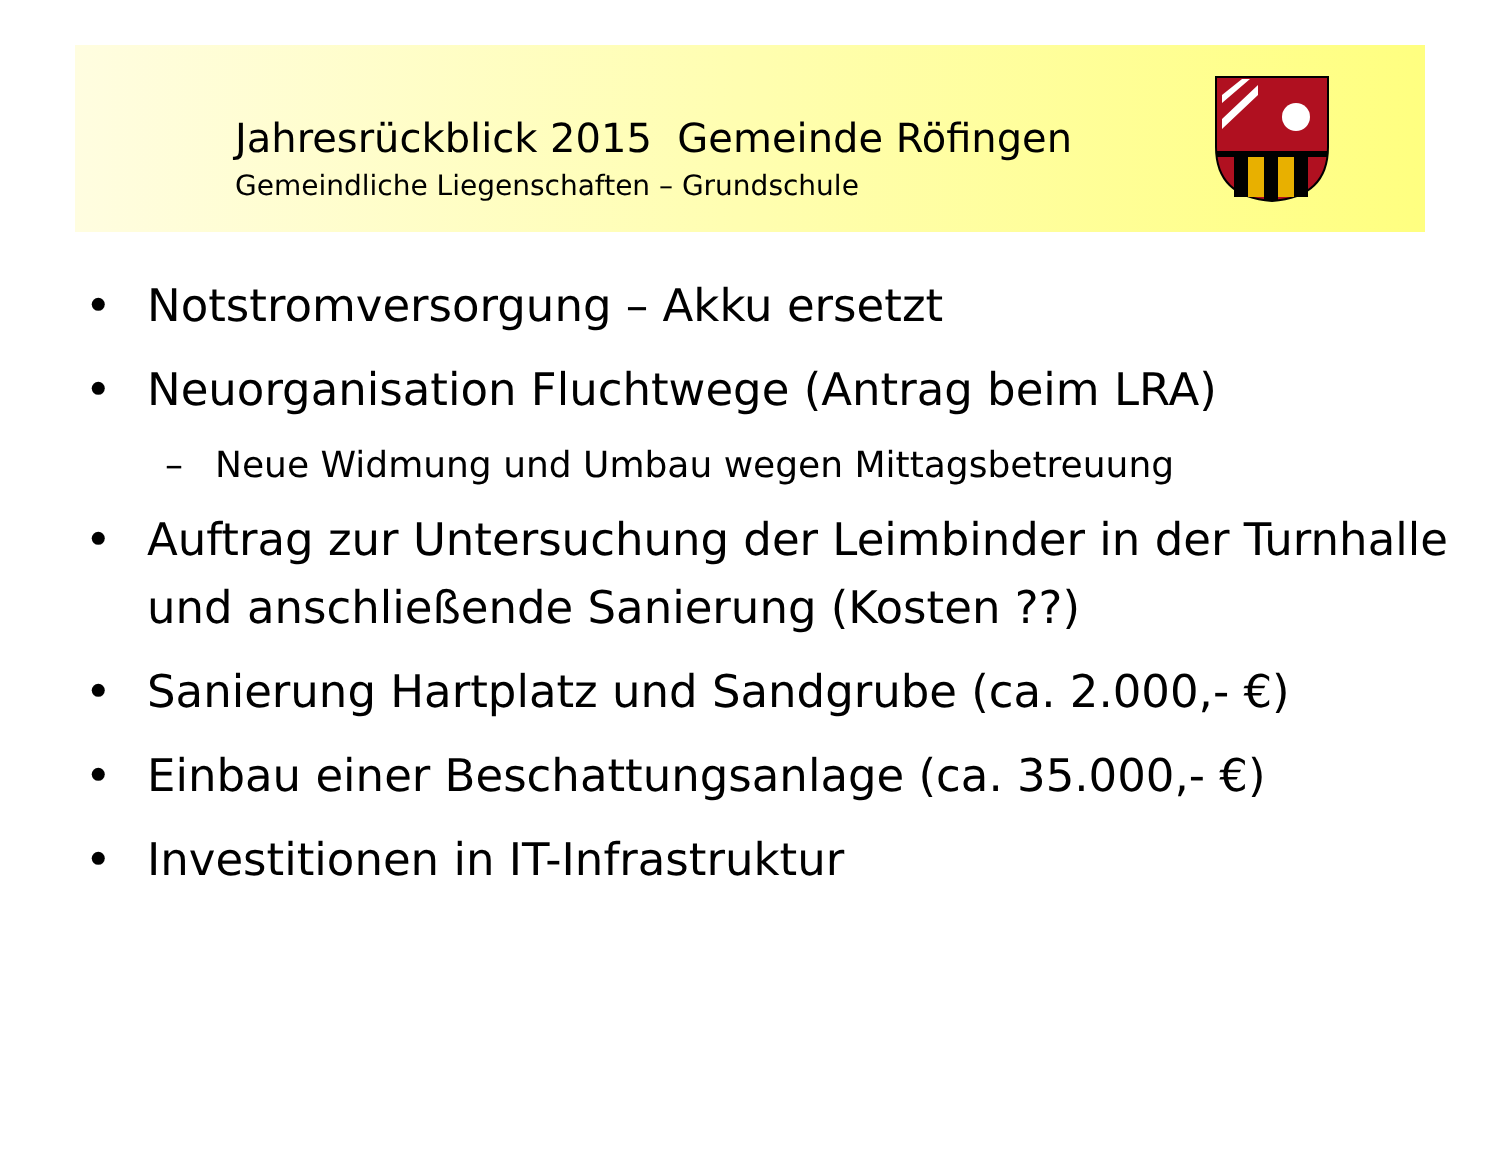Jahresrückblick 2015 Gemeinde Röfingen
Gemeindliche Liegenschaften – Grundschule
• Notstromversorgung – Akku ersetzt
• Neuorganisation Fluchtwege (Antrag beim LRA)
– Neue Widmung und Umbau wegen Mittagsbetreuung
• Auftrag zur Untersuchung der Leimbinder in der Turnhalle und anschließende Sanierung (Kosten ??)
• Sanierung Hartplatz und Sandgrube (ca. 2.000,- €)
• Einbau einer Beschattungsanlage (ca. 35.000,- €)
• Investitionen in IT-Infrastruktur